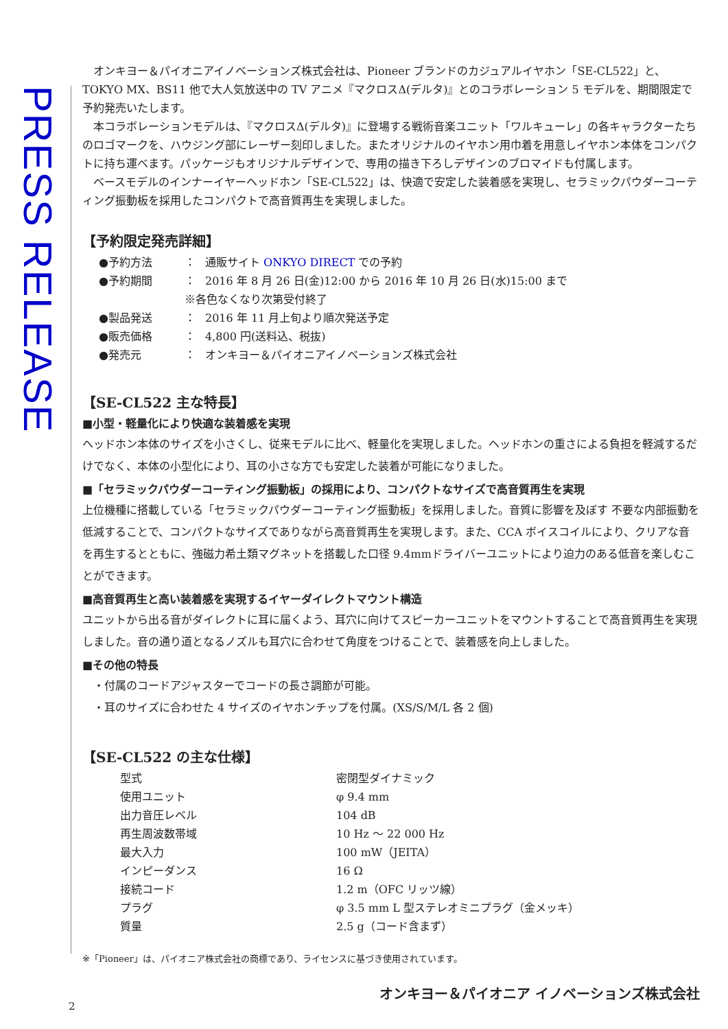PRESS RELEASE
　オンキヨー＆パイオニアイノベーションズ株式会社は、Pioneer ブランドのカジュアルイヤホン「SE-CL522」と、TOKYO MX、BS11 他で大人気放送中の TV アニメ『マクロスΔ(デルタ)』とのコラボレーション 5 モデルを、期間限定で予約発売いたします。
　本コラボレーションモデルは、『マクロスΔ(デルタ)』に登場する戦術音楽ユニット「ワルキューレ」の各キャラクターたちのロゴマークを、ハウジング部にレーザー刻印しました。またオリジナルのイヤホン用巾着を用意しイヤホン本体をコンパクトに持ち運べます。パッケージもオリジナルデザインで、専用の描き下ろしデザインのブロマイドも付属します。
　ベースモデルのインナーイヤーヘッドホン「SE-CL522」は、快適で安定した装着感を実現し、セラミックパウダーコーティング振動板を採用したコンパクトで高音質再生を実現しました。
【予約限定発売詳細】
| ●予約方法 | ： | 通販サイト ONKYO DIRECT での予約 |
| ●予約期間 | ： | 2016 年 8 月 26 日(金)12:00 から 2016 年 10 月 26 日(水)15:00 まで |
| | ※各色なくなり次第受付終了 | |
| ●製品発送 | ： | 2016 年 11 月上旬より順次発送予定 |
| ●販売価格 | ： | 4,800 円(送料込、税抜) |
| ●発売元 | ： | オンキヨー＆パイオニアイノベーションズ株式会社 |
【SE-CL522 主な特長】
■小型・軽量化により快適な装着感を実現
ヘッドホン本体のサイズを小さくし、従来モデルに比べ、軽量化を実現しました。ヘッドホンの重さによる負担を軽減するだけでなく、本体の小型化により、耳の小さな方でも安定した装着が可能になりました。
■「セラミックパウダーコーティング振動板」の採用により、コンパクトなサイズで高音質再生を実現
上位機種に搭載している「セラミックパウダーコーティング振動板」を採用しました。音質に影響を及ぼす 不要な内部振動を低減することで、コンパクトなサイズでありながら高音質再生を実現します。また、CCA ボイスコイルにより、クリアな音を再生するとともに、強磁力希土類マグネットを搭載した口径 9.4mmドライバーユニットにより迫力のある低音を楽しむことができます。
■高音質再生と高い装着感を実現するイヤーダイレクトマウント構造
ユニットから出る音がダイレクトに耳に届くよう、耳穴に向けてスピーカーユニットをマウントすることで高音質再生を実現しました。音の通り道となるノズルも耳穴に合わせて角度をつけることで、装着感を向上しました。
■その他の特長
　・付属のコードアジャスターでコードの長さ調節が可能。
　・耳のサイズに合わせた 4 サイズのイヤホンチップを付属。(XS/S/M/L 各 2 個)
【SE-CL522 の主な仕様】
| 型式 | 密閉型ダイナミック |
| 使用ユニット | φ 9.4 mm |
| 出力音圧レベル | 104 dB |
| 再生周波数帯域 | 10 Hz ～ 22 000 Hz |
| 最大入力 | 100 mW（JEITA） |
| インピーダンス | 16 Ω |
| 接続コード | 1.2 m（OFC リッツ線） |
| プラグ | φ 3.5 mm L 型ステレオミニプラグ（金メッキ） |
| 質量 | 2.5 g（コード含まず） |
※「Pioneer」は、パイオニア株式会社の商標であり、ライセンスに基づき使用されています。
オンキヨー＆パイオニア イノベーションズ株式会社
2